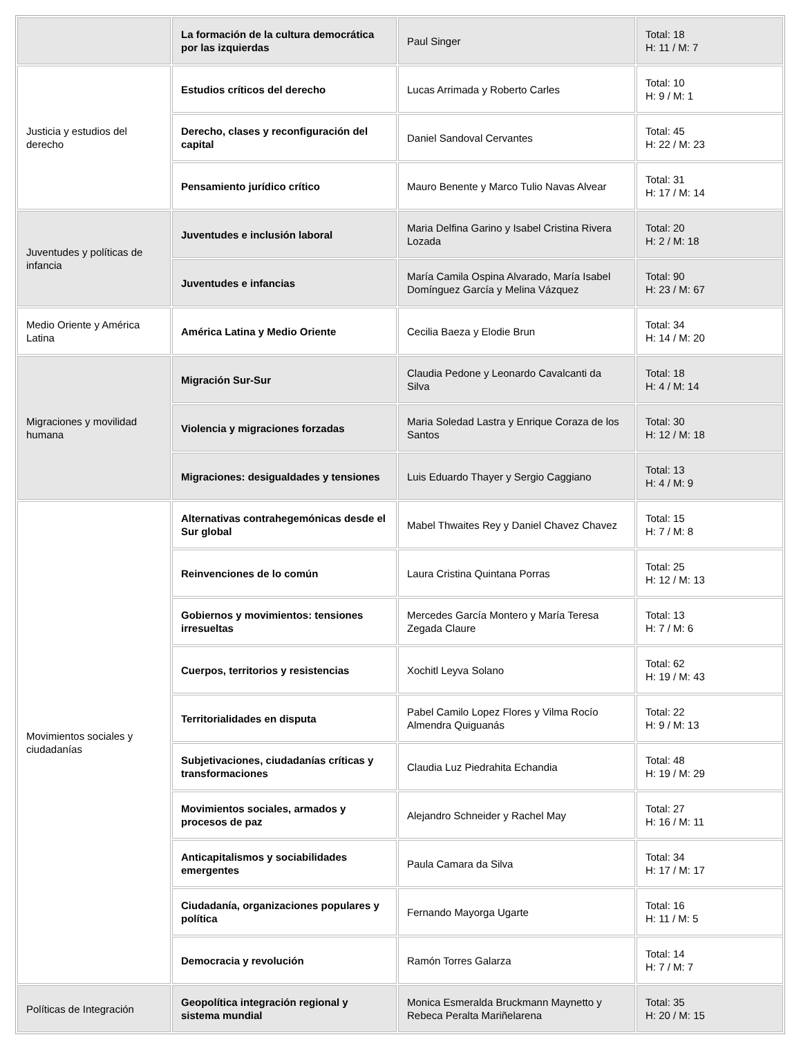| | La formación de la cultura democrática por las izquierdas | Paul Singer | Total: 18 H: 11 / M: 7 |
| Justicia y estudios del derecho | Estudios críticos del derecho | Lucas Arrimada y Roberto Carles | Total: 10 H: 9 / M: 1 |
| | Derecho, clases y reconfiguración del capital | Daniel Sandoval Cervantes | Total: 45 H: 22 / M: 23 |
| | Pensamiento jurídico crítico | Mauro Benente y Marco Tulio Navas Alvear | Total: 31 H: 17 / M: 14 |
| Juventudes y políticas de infancia | Juventudes e inclusión laboral | Maria Delfina Garino y Isabel Cristina Rivera Lozada | Total: 20 H: 2 / M: 18 |
| | Juventudes e infancias | María Camila Ospina Alvarado, María Isabel Domínguez García y Melina Vázquez | Total: 90 H: 23 / M: 67 |
| Medio Oriente y América Latina | América Latina y Medio Oriente | Cecilia Baeza y Elodie Brun | Total: 34 H: 14 / M: 20 |
| Migraciones y movilidad humana | Migración Sur-Sur | Claudia Pedone y Leonardo Cavalcanti da Silva | Total: 18 H: 4 / M: 14 |
| | Violencia y migraciones forzadas | Maria Soledad Lastra y Enrique Coraza de los Santos | Total: 30 H: 12 / M: 18 |
| | Migraciones: desigualdades y tensiones | Luis Eduardo Thayer y Sergio Caggiano | Total: 13 H: 4 / M: 9 |
| Movimientos sociales y ciudadanías | Alternativas contrahegemónicas desde el Sur global | Mabel Thwaites Rey y Daniel Chavez Chavez | Total: 15 H: 7 / M: 8 |
| | Reinvenciones de lo común | Laura Cristina Quintana Porras | Total: 25 H: 12 / M: 13 |
| | Gobiernos y movimientos: tensiones irresueltas | Mercedes García Montero y María Teresa Zegada Claure | Total: 13 H: 7 / M: 6 |
| | Cuerpos, territorios y resistencias | Xochitl Leyva Solano | Total: 62 H: 19 / M: 43 |
| | Territorialidades en disputa | Pabel Camilo Lopez Flores y Vilma Rocío Almendra Quiguanás | Total: 22 H: 9 / M: 13 |
| | Subjetivaciones, ciudadanías críticas y transformaciones | Claudia Luz Piedrahita Echandia | Total: 48 H: 19 / M: 29 |
| | Movimientos sociales, armados y procesos de paz | Alejandro Schneider y Rachel May | Total: 27 H: 16 / M: 11 |
| | Anticapitalismos y sociabilidades emergentes | Paula Camara da Silva | Total: 34 H: 17 / M: 17 |
| | Ciudadanía, organizaciones populares y política | Fernando Mayorga Ugarte | Total: 16 H: 11 / M: 5 |
| | Democracia y revolución | Ramón Torres Galarza | Total: 14 H: 7 / M: 7 |
| Políticas de Integración | Geopolítica integración regional y sistema mundial | Monica Esmeralda Bruckmann Maynetto y Rebeca Peralta Mariñelarena | Total: 35 H: 20 / M: 15 |